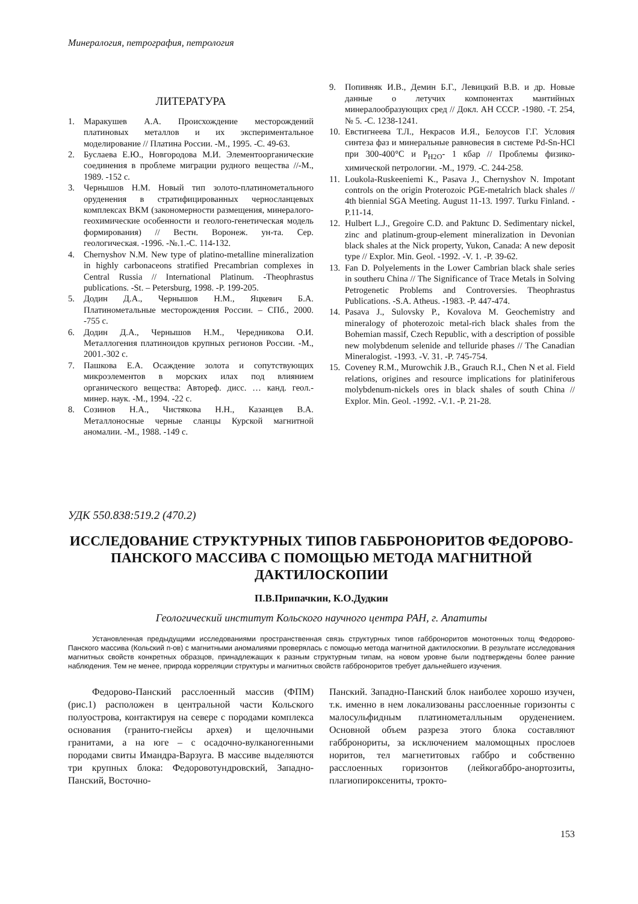Минералогия, петрография, петрология
ЛИТЕРАТУРА
1. Маракушев А.А. Происхождение месторождений платиновых металлов и их экспериментальное моделирование // Платина России. -М., 1995. -С. 49-63.
2. Буслаева Е.Ю., Новгородова М.И. Элементоорганические соединения в проблеме миграции рудного вещества //-М., 1989. -152 с.
3. Чернышов Н.М. Новый тип золото-платинометального оруденения в стратифицированных черносланцевых комплексах ВКМ (закономерности размещения, минералого-геохимические особенности и геолого-генетическая модель формирования) // Вестн. Воронеж. ун-та. Сер. геологическая. -1996. -№.1.-С. 114-132.
4. Chernyshov N.M. New type of platino-metalline mineralization in highly carbonaceons stratified Precambrian complexes in Central Russia // International Platinum. -Theophrastus publications. -St. – Petersburg, 1998. -P. 199-205.
5. Додин Д.А., Чернышов Н.М., Яцкевич Б.А. Платинометальные месторождения России. – СПб., 2000. -755 с.
6. Додин Д.А., Чернышов Н.М., Чередникова О.И. Металлогения платиноидов крупных регионов России. -М., 2001.-302 с.
7. Пашкова Е.А. Осаждение золота и сопутствующих микроэлементов в морских илах под влиянием органического вещества: Автореф. дисс. … канд. геол.-минер. наук. -М., 1994. -22 с.
8. Созинов Н.А., Чистякова Н.Н., Казанцев В.А. Металлоносные черные сланцы Курской магнитной аномалии. -М., 1988. -149 с.
9. Попивняк И.В., Демин Б.Г., Левицкий В.В. и др. Новые данные о летучих компонентах мантийных минералообразующих сред // Докл. АН СССР. -1980. -Т. 254, № 5. -С. 1238-1241.
10. Евстигнеева Т.Л., Некрасов И.Я., Белоусов Г.Г. Условия синтеза фаз и минеральные равновесия в системе Pd-Sn-HCl при 300-400°С и P<sub>H2O</sub>- 1 кбар // Проблемы физико-химической петрологии. -М., 1979. -С. 244-258.
11. Loukola-Ruskeeniemi K., Pasava J., Chernyshov N. Impotant controls on the origin Proterozoic PGE-metalrich black shales // 4th biennial SGA Meeting. August 11-13. 1997. Turku Finland. -P.11-14.
12. Hulbert L.J., Gregoire C.D. and Paktunc D. Sedimentary nickel, zinc and platinum-group-element mineralization in Devonian black shales at the Nick property, Yukon, Canada: A new deposit type // Explor. Min. Geol. -1992. -V. 1. -P. 39-62.
13. Fan D. Polyelements in the Lower Cambrian black shale series in southeru China // The Significance of Trace Metals in Solving Petrogenetic Problems and Controversies. Theophrastus Publications. -S.A. Atheus. -1983. -P. 447-474.
14. Pasava J., Sulovsky P., Kovalova M. Geochemistry and mineralogy of photerozoic metal-rich black shales from the Bohemian massif, Czech Republic, with a description of possible new molybdenum selenide and telluride phases // The Canadian Mineralogist. -1993. -V. 31. -P. 745-754.
15. Coveney R.M., Murowchik J.B., Grauch R.I., Chen N et al. Field relations, origines and resource implications for platiniferous molybdenum-nickels ores in black shales of south China // Explor. Min. Geol. -1992. -V.1. -P. 21-28.
УДК 550.838:519.2 (470.2)
ИССЛЕДОВАНИЕ СТРУКТУРНЫХ ТИПОВ ГАББРОНОРИТОВ ФЕДОРОВО-ПАНСКОГО МАССИВА С ПОМОЩЬЮ МЕТОДА МАГНИТНОЙ ДАКТИЛОСКОПИИ
П.В.Припачкин, К.О.Дудкин
Геологический институт Кольского научного центра РАН, г. Апатиты
Установленная предыдущими исследованиями пространственная связь структурных типов габброноритов монотонных толщ Федорово-Панского массива (Кольский п-ов) с магнитными аномалиями проверялась с помощью метода магнитной дактилоскопии. В результате исследования магнитных свойств конкретных образцов, принадлежащих к разным структурным типам, на новом уровне были подтверждены более ранние наблюдения. Тем не менее, природа корреляции структуры и магнитных свойств габброноритов требует дальнейшего изучения.
Федорово-Панский расслоенный массив (ФПМ) (рис.1) расположен в центральной части Кольского полуострова, контактируя на севере с породами комплекса основания (гранито-гнейсы архея) и щелочными гранитами, а на юге – с осадочно-вулканогенными породами свиты Имандра-Варзуга. В массиве выделяются три крупных блока: Федоровотундровский, Западно-Панский, Восточно-
Панский. Западно-Панский блок наиболее хорошо изучен, т.к. именно в нем локализованы расслоенные горизонты с малосульфидным платинометалльным оруденением. Основной объем разреза этого блока составляют габбронориты, за исключением маломощных прослоев норитов, тел магнетитовых габбро и собственно расслоенных горизонтов (лейкогаббро-анортозиты, плагиопироксениты, трокто-
153